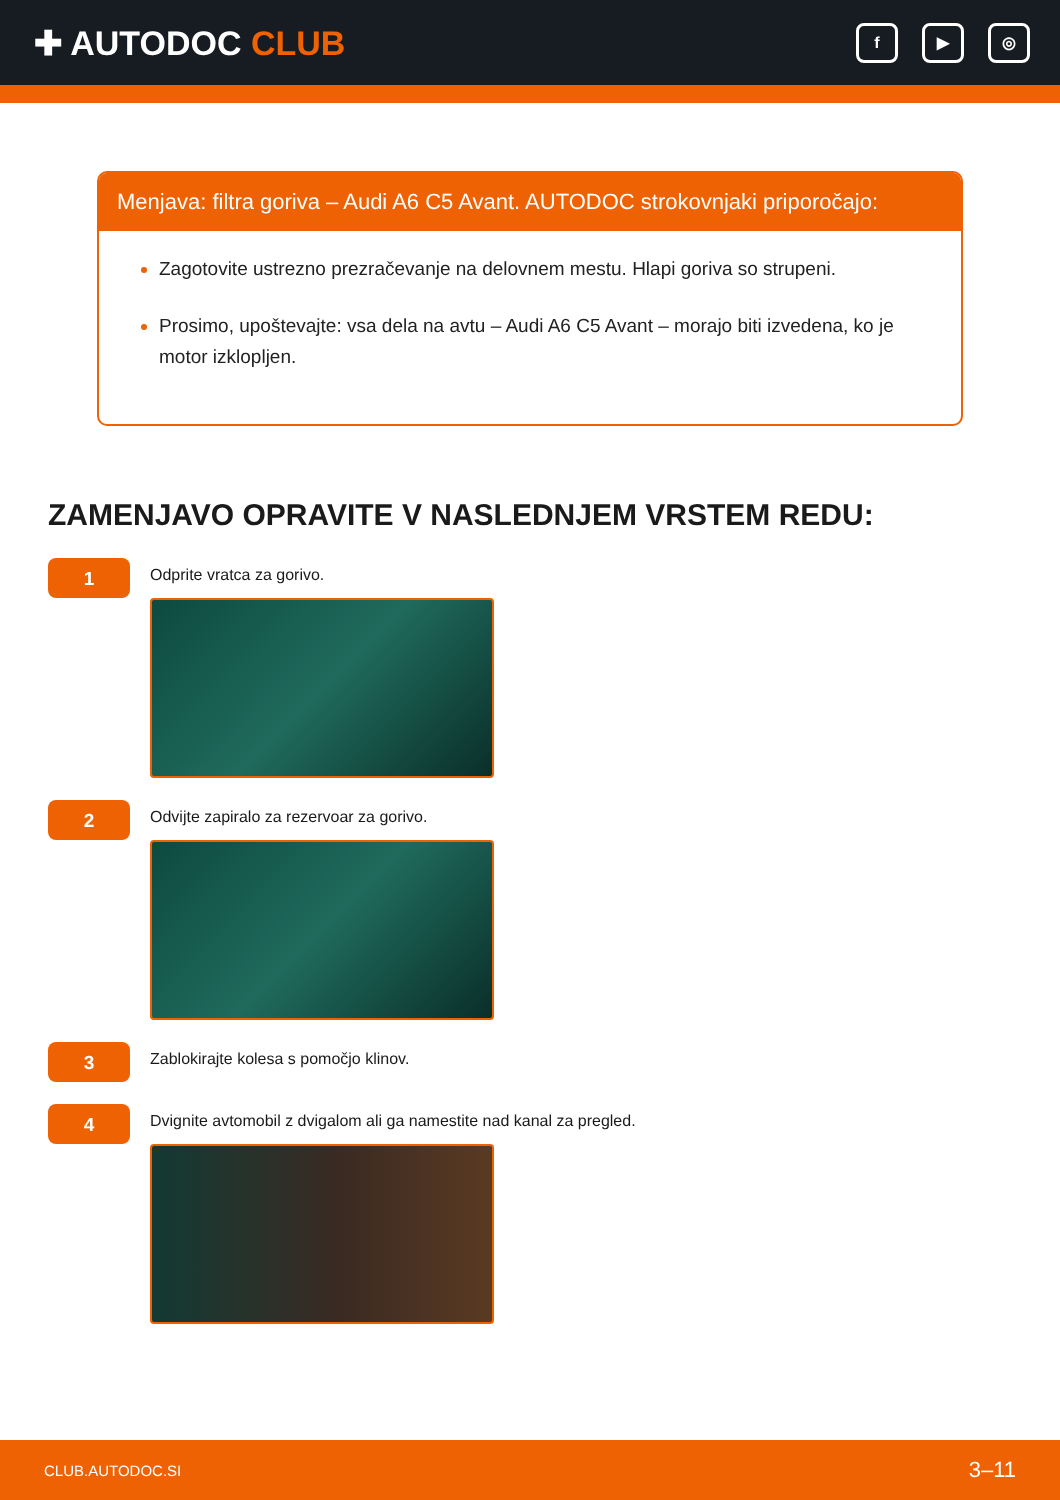✚ AUTODOC CLUB
f ▶ ◎
Menjava: filtra goriva – Audi A6 C5 Avant. AUTODOC strokovnjaki priporočajo:
Zagotovite ustrezno prezračevanje na delovnem mestu. Hlapi goriva so strupeni.
Prosimo, upoštevajte: vsa dela na avtu – Audi A6 C5 Avant – morajo biti izvedena, ko je motor izklopljen.
ZAMENJAVO OPRAVITE V NASLEDNJEM VRSTEM REDU:
1
Odprite vratca za gorivo.
2
Odvijte zapiralo za rezervoar za gorivo.
3
Zablokirajte kolesa s pomočjo klinov.
4
Dvignite avtomobil z dvigalom ali ga namestite nad kanal za pregled.
CLUB.AUTODOC.SI 3–11